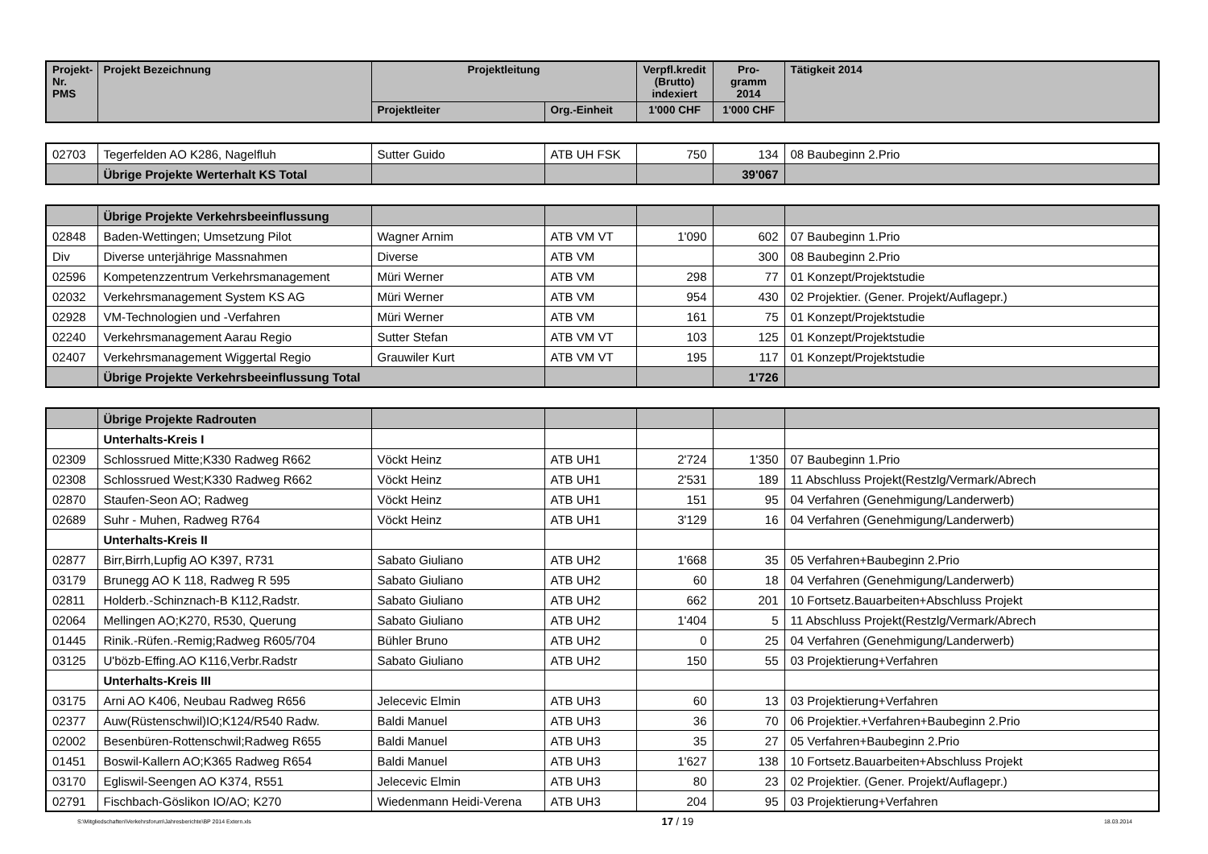| Projekt- Nr. PMS | Projekt Bezeichnung | Projektleitung | | Verpfl.kredit (Brutto) indexiert | Pro- gramm 2014 | Tätigkeit 2014 |
| --- | --- | --- | --- | --- | --- | --- |
| | | Projektleiter | Org.-Einheit | 1'000 CHF | 1'000 CHF | |
| 02703 | Tegerfelden AO K286, Nagelfluh | Sutter Guido | ATB UH FSK | 750 | 134 | 08 Baubeginn 2.Prio |
| | Übrige Projekte Werterhalt KS Total | | | | 39'067 | |
| | Übrige Projekte Verkehrsbeeinflussung | | | | | |
| 02848 | Baden-Wettingen; Umsetzung Pilot | Wagner Arnim | ATB VM VT | 1'090 | 602 | 07 Baubeginn 1.Prio |
| Div | Diverse unterjährige Massnahmen | Diverse | ATB VM | | 300 | 08 Baubeginn 2.Prio |
| 02596 | Kompetenzzentrum Verkehrsmanagement | Müri Werner | ATB VM | 298 | 77 | 01 Konzept/Projektstudie |
| 02032 | Verkehrsmanagement System KS AG | Müri Werner | ATB VM | 954 | 430 | 02 Projektier. (Gener. Projekt/Auflagepr.) |
| 02928 | VM-Technologien und -Verfahren | Müri Werner | ATB VM | 161 | 75 | 01 Konzept/Projektstudie |
| 02240 | Verkehrsmanagement Aarau Regio | Sutter Stefan | ATB VM VT | 103 | 125 | 01 Konzept/Projektstudie |
| 02407 | Verkehrsmanagement Wiggertal Regio | Grauwiler Kurt | ATB VM VT | 195 | 117 | 01 Konzept/Projektstudie |
| | Übrige Projekte Verkehrsbeeinflussung Total | | | | 1'726 | |
| | Übrige Projekte Radrouten | | | | | |
| | Unterhalts-Kreis I | | | | | |
| 02309 | Schlossrued Mitte;K330 Radweg R662 | Vöckt Heinz | ATB UH1 | 2'724 | 1'350 | 07 Baubeginn 1.Prio |
| 02308 | Schlossrued West;K330 Radweg R662 | Vöckt Heinz | ATB UH1 | 2'531 | 189 | 11 Abschluss Projekt(Restzlg/Vermark/Abrech |
| 02870 | Staufen-Seon AO; Radweg | Vöckt Heinz | ATB UH1 | 151 | 95 | 04 Verfahren (Genehmigung/Landerwerb) |
| 02689 | Suhr - Muhen, Radweg R764 | Vöckt Heinz | ATB UH1 | 3'129 | 16 | 04 Verfahren (Genehmigung/Landerwerb) |
| | Unterhalts-Kreis II | | | | | |
| 02877 | Birr,Birrh,Lupfig AO K397, R731 | Sabato Giuliano | ATB UH2 | 1'668 | 35 | 05 Verfahren+Baubeginn 2.Prio |
| 03179 | Brunegg AO K 118, Radweg R 595 | Sabato Giuliano | ATB UH2 | 60 | 18 | 04 Verfahren (Genehmigung/Landerwerb) |
| 02811 | Holderb.-Schinznach-B K112,Radstr. | Sabato Giuliano | ATB UH2 | 662 | 201 | 10 Fortsetz.Bauarbeiten+Abschluss Projekt |
| 02064 | Mellingen AO;K270, R530, Querung | Sabato Giuliano | ATB UH2 | 1'404 | 5 | 11 Abschluss Projekt(Restzlg/Vermark/Abrech |
| 01445 | Rinik.-Rüfen.-Remig;Radweg R605/704 | Bühler Bruno | ATB UH2 | 0 | 25 | 04 Verfahren (Genehmigung/Landerwerb) |
| 03125 | U'bözb-Effing.AO K116,Verbr.Radstr | Sabato Giuliano | ATB UH2 | 150 | 55 | 03 Projektierung+Verfahren |
| | Unterhalts-Kreis III | | | | | |
| 03175 | Arni AO K406, Neubau Radweg R656 | Jelecevic Elmin | ATB UH3 | 60 | 13 | 03 Projektierung+Verfahren |
| 02377 | Auw(Rüstenschwil)IO;K124/R540 Radw. | Baldi Manuel | ATB UH3 | 36 | 70 | 06 Projektier.+Verfahren+Baubeginn 2.Prio |
| 02002 | Besenbüren-Rottenschwil;Radweg R655 | Baldi Manuel | ATB UH3 | 35 | 27 | 05 Verfahren+Baubeginn 2.Prio |
| 01451 | Boswil-Kallern AO;K365 Radweg R654 | Baldi Manuel | ATB UH3 | 1'627 | 138 | 10 Fortsetz.Bauarbeiten+Abschluss Projekt |
| 03170 | Egliswil-Seengen AO K374, R551 | Jelecevic Elmin | ATB UH3 | 80 | 23 | 02 Projektier. (Gener. Projekt/Auflagepr.) |
| 02791 | Fischbach-Göslikon IO/AO; K270 | Wiedenmann Heidi-Verena | ATB UH3 | 204 | 95 | 03 Projektierung+Verfahren |
S:\Mitgliedschaften\Verkehrsforum\Jahresberichte\BP 2014 Extern.xls 17 / 19 18.03.2014